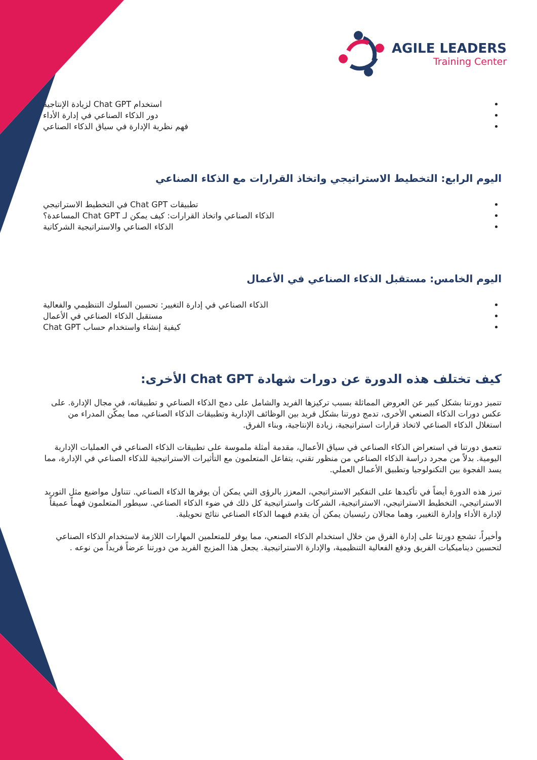AGILE LEADERS
Training Center
استخدام Chat GPT لزيادة الإنتاجية
دور الذكاء الصناعي في إدارة الأداء
فهم نظرية الإدارة في سياق الذكاء الصناعي
اليوم الرابع: التخطيط الاستراتيجي واتخاذ القرارات مع الذكاء الصناعي
تطبيقات Chat GPT في التخطيط الاستراتيجي
الذكاء الصناعي واتخاذ القرارات: كيف يمكن لـ Chat GPT المساعدة؟
الذكاء الصناعي والاستراتيجية الشركاتية
اليوم الخامس: مستقبل الذكاء الصناعي في الأعمال
الذكاء الصناعي في إدارة التغيير: تحسين السلوك التنظيمي والفعالية
مستقبل الذكاء الصناعي في الأعمال
كيفية إنشاء واستخدام حساب Chat GPT
كيف تختلف هذه الدورة عن دورات شهادة Chat GPT الأخرى:
تتميز دورتنا بشكل كبير عن العروض المماثلة بسبب تركيزها الفريد والشامل على دمج الذكاء الصناعي و تطبيقاته، في مجال الإدارة. على عكس دورات الذكاء الصنعي الأخرى، تدمج دورتنا بشكل فريد بين الوظائف الإدارية وتطبيقات الذكاء الصناعي، مما يمكّن المدراء من استغلال الذكاء الصناعي لاتخاذ قرارات استراتيجية، زيادة الإنتاجية، وبناء الفرق.
تتعمق دورتنا في استعراض الذكاء الصناعي في سياق الأعمال، مقدمة أمثلة ملموسة على تطبيقات الذكاء الصناعي في العمليات الإدارية اليومية. بدلاً من مجرد دراسة الذكاء الصناعي من منظور تقني، يتفاعل المتعلمون مع التأثيرات الاستراتيجية للذكاء الصناعي في الإدارة، مما يسد الفجوة بين التكنولوجيا وتطبيق الأعمال العملي.
تبرز هذه الدورة أيضاً في تأكيدها على التفكير الاستراتيجي، المعزز بالرؤى التي يمكن أن يوفرها الذكاء الصناعي. تتناول مواضيع مثل التوريد الاستراتيجي، التخطيط الاستراتيجي، الاستراتيجية، الشركات واستراتيجية كل ذلك في ضوء الذكاء الصناعي. سيطور المتعلمون فهماً عميقاً لإدارة الأداء وإدارة التغيير، وهما مجالان رئيسيان يمكن أن يقدم فيهما الذكاء الصناعي نتائج تحويلية.
وأخيراً، تشجع دورتنا على إدارة الفرق من خلال استخدام الذكاء الصنعي، مما يوفر للمتعلمين المهارات اللازمة لاستخدام الذكاء الصناعي لتحسين ديناميكيات الفريق ودفع الفعالية التنظيمية، والإدارة الاستراتيجية. يجعل هذا المزيج الفريد من دورتنا عرضاً فريداً من نوعه .